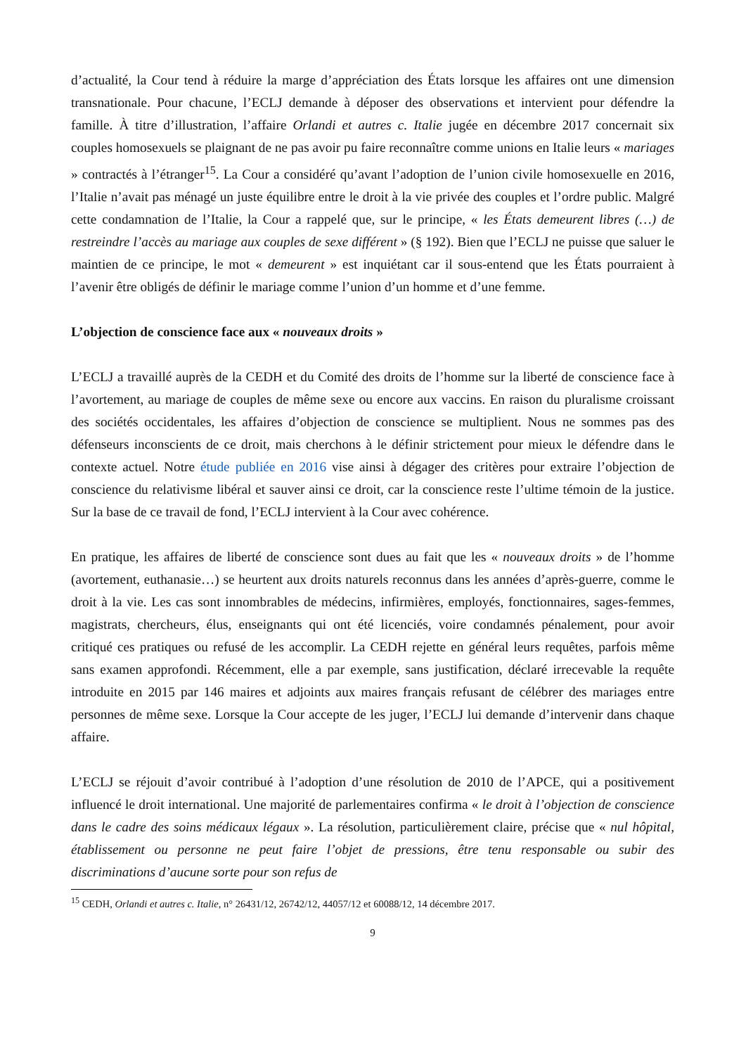d’actualité, la Cour tend à réduire la marge d’appréciation des États lorsque les affaires ont une dimension transnationale. Pour chacune, l’ECLJ demande à déposer des observations et intervient pour défendre la famille. À titre d’illustration, l’affaire Orlandi et autres c. Italie jugée en décembre 2017 concernait six couples homosexuels se plaignant de ne pas avoir pu faire reconnaître comme unions en Italie leurs « mariages » contractés à l’étranger<sup>15</sup>. La Cour a considéré qu’avant l’adoption de l’union civile homosexuelle en 2016, l’Italie n’avait pas ménagé un juste équilibre entre le droit à la vie privée des couples et l’ordre public. Malgré cette condamnation de l’Italie, la Cour a rappelé que, sur le principe, « les États demeurent libres (…) de restreindre l’accès au mariage aux couples de sexe différent » (§ 192). Bien que l’ECLJ ne puisse que saluer le maintien de ce principe, le mot « demeurent » est inquiétant car il sous-entend que les États pourraient à l’avenir être obligés de définir le mariage comme l’union d’un homme et d’une femme.
L’objection de conscience face aux « nouveaux droits »
L’ECLJ a travaillé auprès de la CEDH et du Comité des droits de l’homme sur la liberté de conscience face à l’avortement, au mariage de couples de même sexe ou encore aux vaccins. En raison du pluralisme croissant des sociétés occidentales, les affaires d’objection de conscience se multiplient. Nous ne sommes pas des défenseurs inconscients de ce droit, mais cherchons à le définir strictement pour mieux le défendre dans le contexte actuel. Notre étude publiée en 2016 vise ainsi à dégager des critères pour extraire l’objection de conscience du relativisme libéral et sauver ainsi ce droit, car la conscience reste l’ultime témoin de la justice. Sur la base de ce travail de fond, l’ECLJ intervient à la Cour avec cohérence.
En pratique, les affaires de liberté de conscience sont dues au fait que les « nouveaux droits » de l’homme (avortement, euthanasie…) se heurtent aux droits naturels reconnus dans les années d’après-guerre, comme le droit à la vie. Les cas sont innombrables de médecins, infirmières, employés, fonctionnaires, sages-femmes, magistrats, chercheurs, élus, enseignants qui ont été licenciés, voire condamnés pénalement, pour avoir critiqué ces pratiques ou refusé de les accomplir. La CEDH rejette en général leurs requêtes, parfois même sans examen approfondi. Récemment, elle a par exemple, sans justification, déclaré irrecevable la requête introduite en 2015 par 146 maires et adjoints aux maires français refusant de célébrer des mariages entre personnes de même sexe. Lorsque la Cour accepte de les juger, l’ECLJ lui demande d’intervenir dans chaque affaire.
L’ECLJ se réjouit d’avoir contribué à l’adoption d’une résolution de 2010 de l’APCE, qui a positivement influencé le droit international. Une majorité de parlementaires confirma « le droit à l’objection de conscience dans le cadre des soins médicaux légaux ». La résolution, particulièrement claire, précise que « nul hôpital, établissement ou personne ne peut faire l’objet de pressions, être tenu responsable ou subir des discriminations d’aucune sorte pour son refus de
<sup>15</sup> CEDH, Orlandi et autres c. Italie, n° 26431/12, 26742/12, 44057/12 et 60088/12, 14 décembre 2017.
9